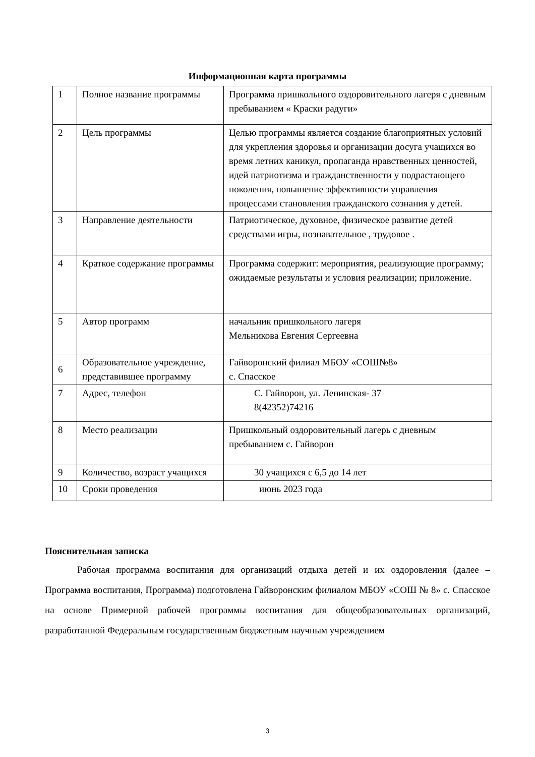Информационная карта программы
| 1 | Полное название программы | Программа пришкольного оздоровительного лагеря с дневным пребыванием « Краски радуги» |
| 2 | Цель программы | Целью программы является создание благоприятных условий для укрепления здоровья и организации досуга учащихся во время летних каникул, пропаганда нравственных ценностей, идей патриотизма и гражданственности у подрастающего поколения, повышение эффективности управления процессами становления гражданского сознания у детей. |
| 3 | Направление деятельности | Патриотическое, духовное, физическое развитие детей средствами игры, познавательное , трудовое . |
| 4 | Краткое содержание программы | Программа содержит: мероприятия, реализующие программу; ожидаемые результаты и условия реализации; приложение. |
| 5 | Автор программ | начальник пришкольного лагеря Мельникова Евгения Сергеевна |
| 6 | Образовательное учреждение, представившее программу | Гайворонский филиал МБОУ «СОШ№8» с. Спасское |
| 7 | Адрес, телефон | С. Гайворон, ул. Ленинская- 37 8(42352)74216 |
| 8 | Место реализации | Пришкольный оздоровительный лагерь с дневным пребыванием с. Гайворон |
| 9 | Количество, возраст учащихся | 30 учащихся с 6,5 до 14 лет |
| 10 | Сроки проведения | июнь 2023 года |
Пояснительная записка
Рабочая программа воспитания для организаций отдыха детей и их оздоровления (далее – Программа воспитания, Программа) подготовлена Гайворонским филиалом МБОУ «СОШ № 8» с. Спасское на основе Примерной рабочей программы воспитания для общеобразовательных организаций, разработанной Федеральным государственным бюджетным научным учреждением
3